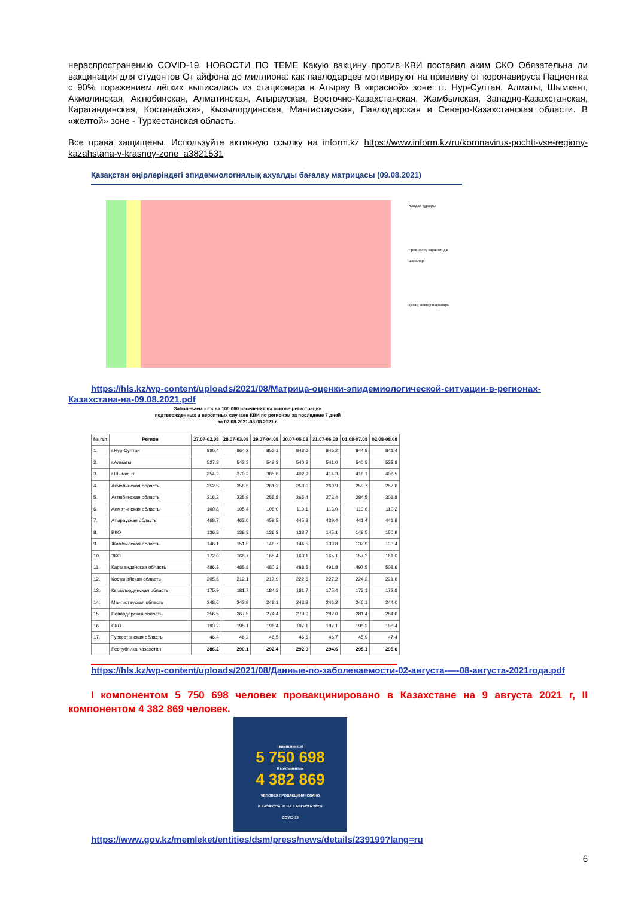нераспространению COVID-19. НОВОСТИ ПО ТЕМЕ Какую вакцину против КВИ поставил аким СКО Обязательна ли вакцинация для студентов От айфона до миллиона: как павлодарцев мотивируют на прививку от коронавируса Пациентка с 90% поражением лёгких выписалась из стационара в Атырау В «красной» зоне: гг. Нур-Султан, Алматы, Шымкент, Акмолинская, Актюбинская, Алматинская, Атырауская, Восточно-Казахстанская, Жамбылская, Западно-Казахстанская, Карагандинская, Костанайская, Кызылординская, Мангистауская, Павлодарская и Северо-Казахстанская области. В «желтой» зоне - Туркестанская область.
Все права защищены. Используйте активную ссылку на inform.kz https://www.inform.kz/ru/koronavirus-pochti-vse-regiony-kazahstana-v-krasnoy-zone_a3821531
Қазақстан өңірлеріндегі эпидемиологиялық ахуалды бағалау матрицасы (09.08.2021)
Жағдай тұрақты
Ерекшелеу карантиндік шаралар
Қатаң шектеу шаралары
https://hls.kz/wp-content/uploads/2021/08/Матрица-оценки-эпидемиологической-ситуации-в-регионах-Казахстана-на-09.08.2021.pdf
Заболеваемость на 100 000 населения на основе регистрации
подтвержденных и вероятных случаев КВИ по регионам за последние 7 дней
за 02.08.2021-08.08.2021 г.
| № п/п | Регион | 27.07-02.08 | 28.07-03.08 | 29.07-04.08 | 30.07-05.08 | 31.07-06.08 | 01.08-07.08 | 02.08-08.08 |
| --- | --- | --- | --- | --- | --- | --- | --- | --- |
| 1. | г.Нур-Султан | 880.4 | 864.2 | 853.1 | 848.6 | 846.2 | 844.8 | 841.4 |
| 2. | г.Алматы | 527.8 | 543.3 | 549.3 | 540.9 | 541.0 | 540.5 | 538.8 |
| 3. | г.Шымкент | 354.3 | 370.2 | 385.6 | 402.9 | 414.3 | 416.1 | 408.5 |
| 4. | Акмолинская область | 252.5 | 258.5 | 261.2 | 259.0 | 260.9 | 259.7 | 257.6 |
| 5. | Актюбинская область | 216.2 | 235.9 | 255.8 | 265.4 | 273.4 | 284.5 | 301.8 |
| 6. | Алматинская область | 100.8 | 105.4 | 108.0 | 110.1 | 113.0 | 113.6 | 110.2 |
| 7. | Атырауская область | 468.7 | 463.0 | 459.5 | 445.8 | 439.4 | 441.4 | 441.9 |
| 8. | ВКО | 136.8 | 136.8 | 136.3 | 138.7 | 145.1 | 148.5 | 150.9 |
| 9. | Жамбылская область | 146.1 | 151.5 | 148.7 | 144.5 | 139.8 | 137.9 | 133.4 |
| 10. | ЗКО | 172.0 | 166.7 | 165.4 | 163.1 | 165.1 | 157.2 | 161.0 |
| 11. | Карагандинская область | 486.8 | 485.8 | 480.3 | 488.5 | 491.8 | 497.5 | 508.6 |
| 12. | Костанайская область | 205.6 | 212.1 | 217.9 | 222.6 | 227.2 | 224.2 | 221.6 |
| 13. | Кызылординская область | 175.9 | 181.7 | 184.3 | 181.7 | 175.4 | 173.1 | 172.8 |
| 14. | Мангистауская область | 248.6 | 243.9 | 248.1 | 243.3 | 246.2 | 246.1 | 244.0 |
| 15. | Павлодарская область | 256.5 | 267.5 | 274.4 | 279.0 | 282.0 | 281.4 | 284.0 |
| 16. | СКО | 193.2 | 195.1 | 196.4 | 197.1 | 197.1 | 198.2 | 198.4 |
| 17. | Туркестанская область | 46.4 | 46.2 | 46.5 | 46.6 | 46.7 | 45.9 | 47.4 |
| | Республика Казахстан | 286.2 | 290.1 | 292.4 | 292.9 | 294.6 | 295.1 | 295.6 |
https://hls.kz/wp-content/uploads/2021/08/Данные-по-заболеваемости-02-августа-—-08-августа-2021года.pdf
I компонентом 5 750 698 человек провакцинировано в Казахстане на 9 августа 2021 г, II компонентом 4 382 869 человек.
I компонентом
5 750 698
II компонентом
4 382 869
ЧЕЛОВЕК ПРОВАКЦИНИРОВАНО
В КАЗАХСТАНЕ НА 9 АВГУСТА 2021г
COVID-19
https://www.gov.kz/memleket/entities/dsm/press/news/details/239199?lang=ru
6